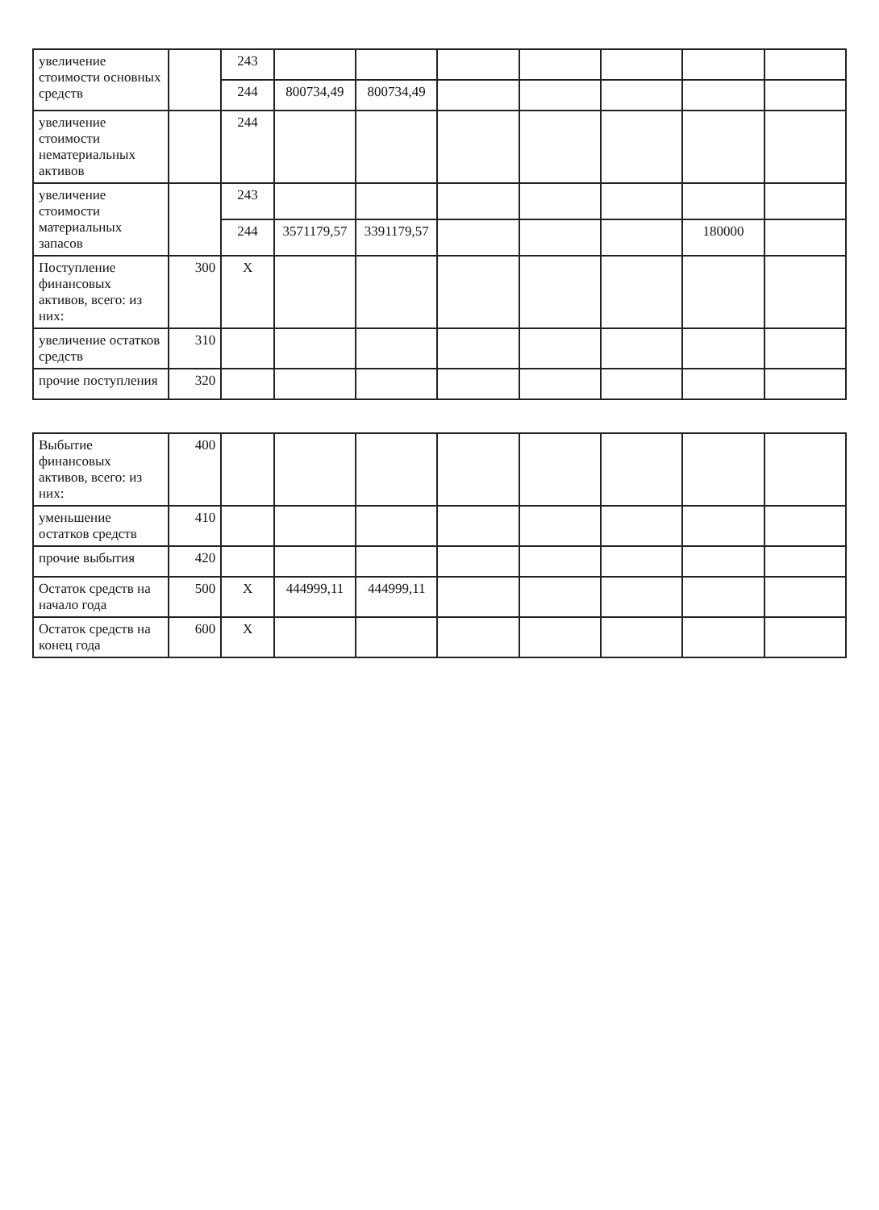| увеличение стоимости основных средств | | 243 | | | | | | | |
| | | 244 | 800734,49 | 800734,49 | | | | | |
| увеличение стоимости нематериальных активов | | 244 | | | | | | | |
| увеличение стоимости материальных запасов | | 243 | | | | | | | |
| | | 244 | 3571179,57 | 3391179,57 | | | | 180000 | |
| Поступление финансовых активов, всего: из них: | 300 | X | | | | | | | |
| увеличение остатков средств | 310 | | | | | | | | |
| прочие поступления | 320 | | | | | | | | |
| Выбытие финансовых активов, всего: из них: | 400 | | | | | | | | |
| уменьшение остатков средств | 410 | | | | | | | | |
| прочие выбытия | 420 | | | | | | | | |
| Остаток средств на начало года | 500 | X | 444999,11 | 444999,11 | | | | | |
| Остаток средств на конец года | 600 | X | | | | | | | |